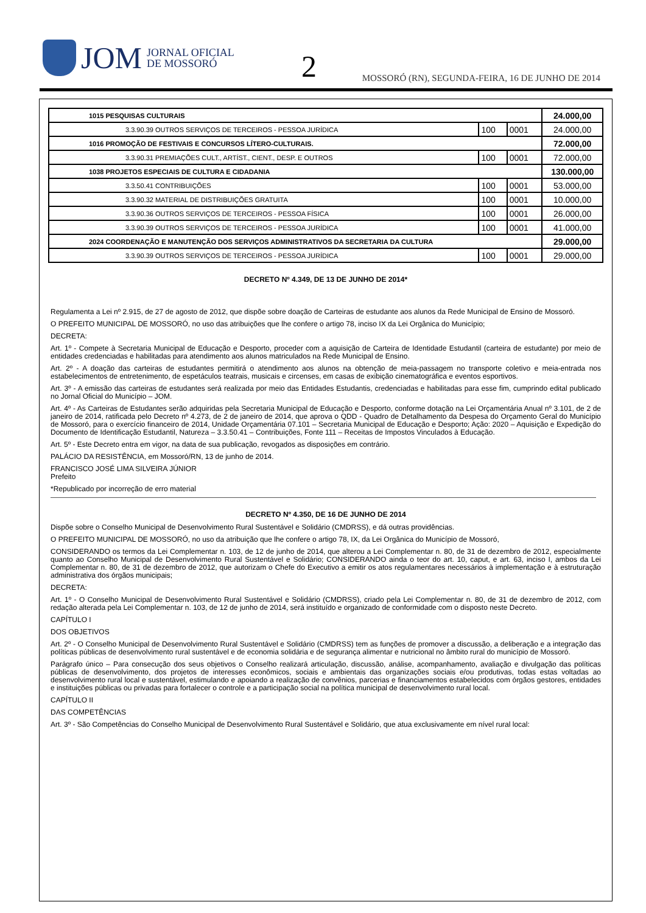JOM JORNAL OFICIAL
DE MOSSORÓ
2
MOSSORÓ (RN), SEGUNDA-FEIRA, 16 DE JUNHO DE 2014
| 1015 PESQUISAS CULTURAIS | | | 24.000,00 |
| 3.3.90.39 OUTROS SERVIÇOS DE TERCEIROS - PESSOA JURÍDICA | 100 | 0001 | 24.000,00 |
| 1016 PROMOÇÃO DE FESTIVAIS E CONCURSOS LÍTERO-CULTURAIS. | | | 72.000,00 |
| 3.3.90.31 PREMIAÇÕES CULT., ARTÍST., CIENT., DESP. E OUTROS | 100 | 0001 | 72.000,00 |
| 1038 PROJETOS ESPECIAIS DE CULTURA E CIDADANIA | | | 130.000,00 |
| 3.3.50.41 CONTRIBUIÇÕES | 100 | 0001 | 53.000,00 |
| 3.3.90.32 MATERIAL DE DISTRIBUIÇÕES GRATUITA | 100 | 0001 | 10.000,00 |
| 3.3.90.36 OUTROS SERVIÇOS DE TERCEIROS - PESSOA FÍSICA | 100 | 0001 | 26.000,00 |
| 3.3.90.39 OUTROS SERVIÇOS DE TERCEIROS - PESSOA JURÍDICA | 100 | 0001 | 41.000,00 |
| 2024 COORDENAÇÃO E MANUTENÇÃO DOS SERVIÇOS ADMINISTRATIVOS DA SECRETARIA DA CULTURA | | | 29.000,00 |
| 3.3.90.39 OUTROS SERVIÇOS DE TERCEIROS - PESSOA JURÍDICA | 100 | 0001 | 29.000,00 |
DECRETO Nº 4.349, DE 13 DE JUNHO DE 2014*
Regulamenta a Lei nº 2.915, de 27 de agosto de 2012, que dispõe sobre doação de Carteiras de estudante aos alunos da Rede Municipal de Ensino de Mossoró.
O PREFEITO MUNICIPAL DE MOSSORÓ, no uso das atribuições que lhe confere o artigo 78, inciso IX da Lei Orgânica do Município;
DECRETA:
Art. 1º - Compete à Secretaria Municipal de Educação e Desporto, proceder com a aquisição de Carteira de Identidade Estudantil (carteira de estudante) por meio de entidades credenciadas e habilitadas para atendimento aos alunos matriculados na Rede Municipal de Ensino.
Art. 2º - A doação das carteiras de estudantes permitirá o atendimento aos alunos na obtenção de meia-passagem no transporte coletivo e meia-entrada nos estabelecimentos de entretenimento, de espetáculos teatrais, musicais e circenses, em casas de exibição cinematográfica e eventos esportivos.
Art. 3º - A emissão das carteiras de estudantes será realizada por meio das Entidades Estudantis, credenciadas e habilitadas para esse fim, cumprindo edital publicado no Jornal Oficial do Município – JOM.
Art. 4º - As Carteiras de Estudantes serão adquiridas pela Secretaria Municipal de Educação e Desporto, conforme dotação na Lei Orçamentária Anual nº 3.101, de 2 de janeiro de 2014, ratificada pelo Decreto nº 4.273, de 2 de janeiro de 2014, que aprova o QDD - Quadro de Detalhamento da Despesa do Orçamento Geral do Município de Mossoró, para o exercício financeiro de 2014, Unidade Orçamentária 07.101 – Secretaria Municipal de Educação e Desporto; Ação: 2020 – Aquisição e Expedição do Documento de Identificação Estudantil, Natureza – 3.3.50.41 – Contribuições, Fonte 111 – Receitas de Impostos Vinculados à Educação.
Art. 5º - Este Decreto entra em vigor, na data de sua publicação, revogados as disposições em contrário.
PALÁCIO DA RESISTÊNCIA, em Mossoró/RN, 13 de junho de 2014.
FRANCISCO JOSÉ LIMA SILVEIRA JÚNIOR
Prefeito
*Republicado por incorreção de erro material
DECRETO Nº 4.350, DE 16 DE JUNHO DE 2014
Dispõe sobre o Conselho Municipal de Desenvolvimento Rural Sustentável e Solidário (CMDRSS), e dá outras providências.
O PREFEITO MUNICIPAL DE MOSSORÓ, no uso da atribuição que lhe confere o artigo 78, IX, da Lei Orgânica do Município de Mossoró,
CONSIDERANDO os termos da Lei Complementar n. 103, de 12 de junho de 2014, que alterou a Lei Complementar n. 80, de 31 de dezembro de 2012, especialmente quanto ao Conselho Municipal de Desenvolvimento Rural Sustentável e Solidário; CONSIDERANDO ainda o teor do art. 10, caput, e art. 63, inciso I, ambos da Lei Complementar n. 80, de 31 de dezembro de 2012, que autorizam o Chefe do Executivo a emitir os atos regulamentares necessários à implementação e à estruturação administrativa dos órgãos municipais;
DECRETA:
Art. 1º - O Conselho Municipal de Desenvolvimento Rural Sustentável e Solidário (CMDRSS), criado pela Lei Complementar n. 80, de 31 de dezembro de 2012, com redação alterada pela Lei Complementar n. 103, de 12 de junho de 2014, será instituído e organizado de conformidade com o disposto neste Decreto.
CAPÍTULO I
DOS OBJETIVOS
Art. 2º - O Conselho Municipal de Desenvolvimento Rural Sustentável e Solidário (CMDRSS) tem as funções de promover a discussão, a deliberação e a integração das políticas públicas de desenvolvimento rural sustentável e de economia solidária e de segurança alimentar e nutricional no âmbito rural do município de Mossoró.
Parágrafo único – Para consecução dos seus objetivos o Conselho realizará articulação, discussão, análise, acompanhamento, avaliação e divulgação das políticas públicas de desenvolvimento, dos projetos de interesses econômicos, sociais e ambientais das organizações sociais e/ou produtivas, todas estas voltadas ao desenvolvimento rural local e sustentável, estimulando e apoiando a realização de convênios, parcerias e financiamentos estabelecidos com órgãos gestores, entidades e instituições públicas ou privadas para fortalecer o controle e a participação social na política municipal de desenvolvimento rural local.
CAPÍTULO II
DAS COMPETÊNCIAS
Art. 3º - São Competências do Conselho Municipal de Desenvolvimento Rural Sustentável e Solidário, que atua exclusivamente em nível rural local: